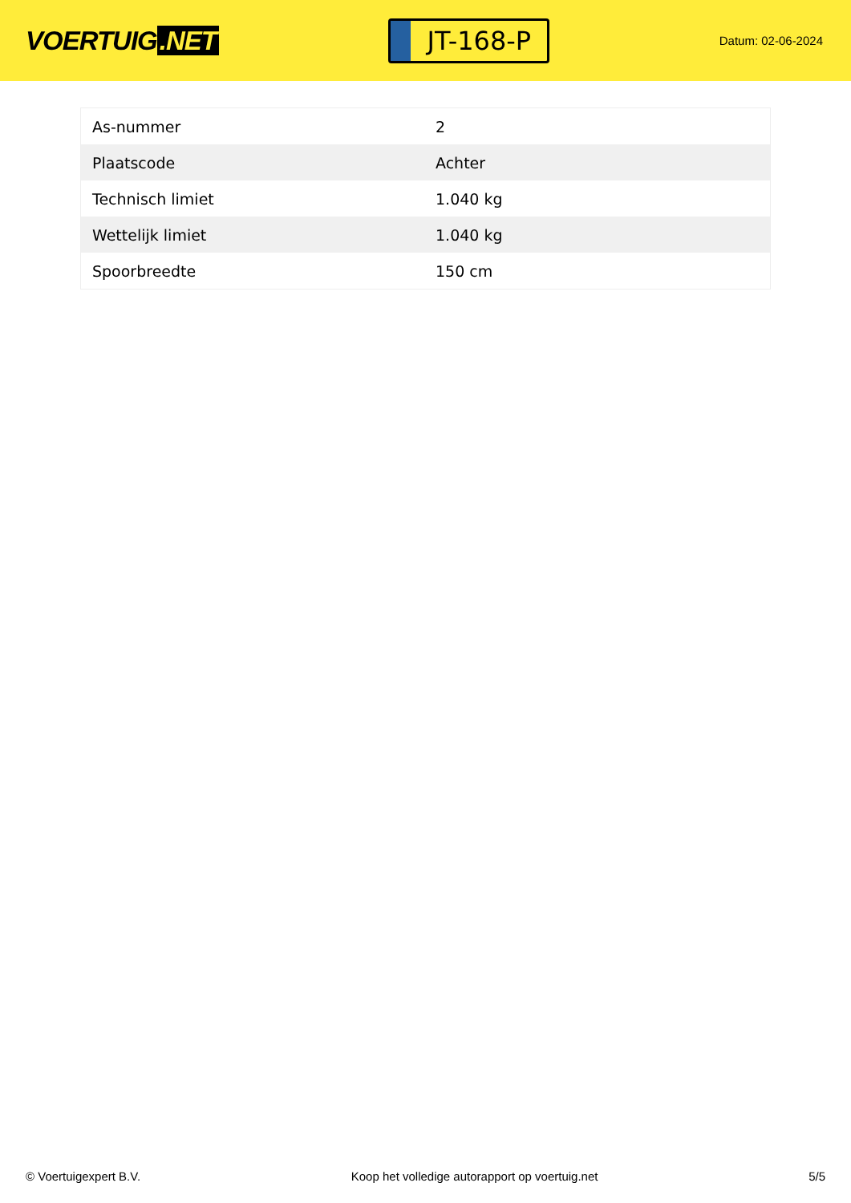VOERTUIG.NET
JT-168-P
Datum: 02-06-2024
| As-nummer | 2 |
| Plaatscode | Achter |
| Technisch limiet | 1.040 kg |
| Wettelijk limiet | 1.040 kg |
| Spoorbreedte | 150 cm |
© Voertuigexpert B.V. Koop het volledige autorapport op voertuig.net 5/5